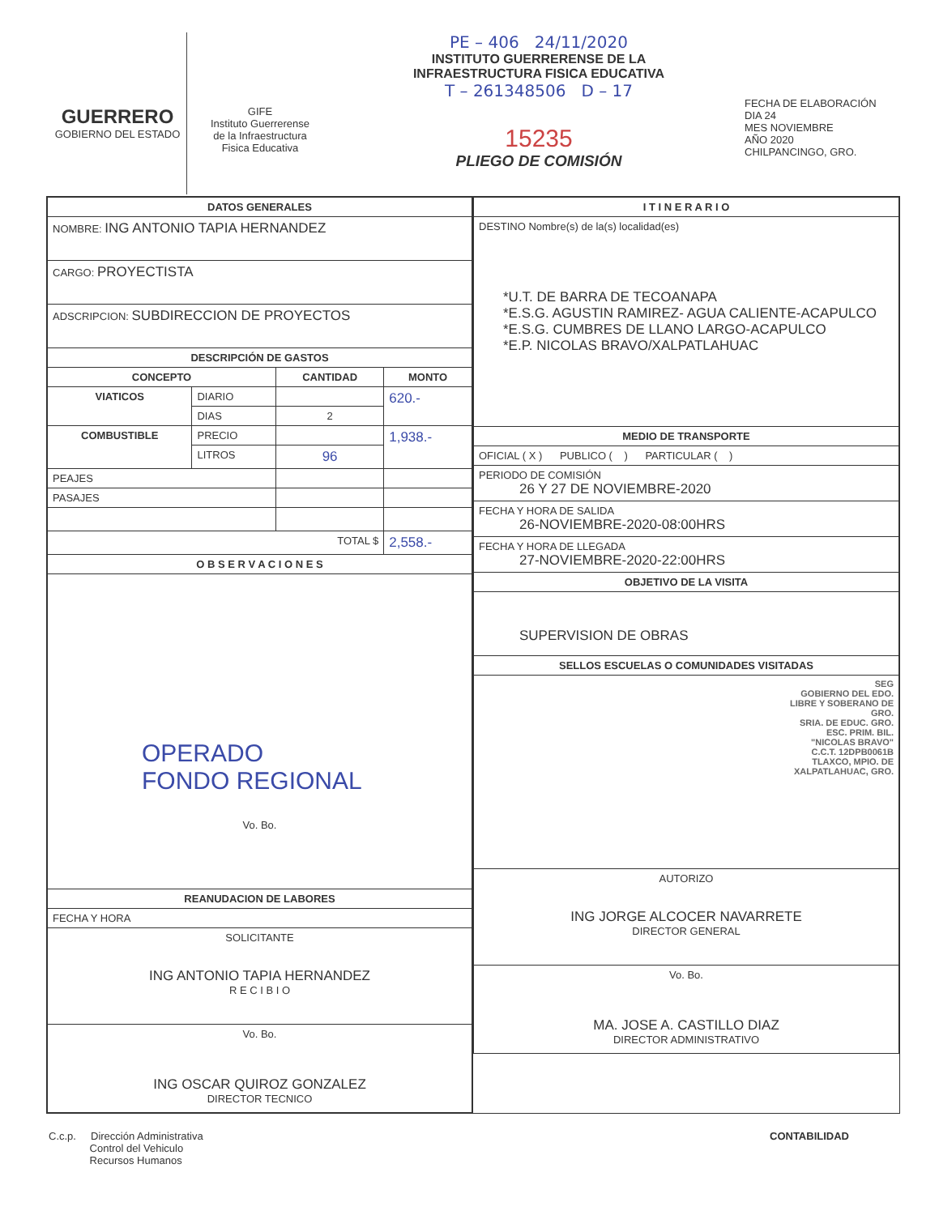GUERRERO
GOBIERNO DEL ESTADO
GIFE
Instituto Guerrerense
de la Infraestructura
Fisica Educativa
PE – 406 24/11/2020
INSTITUTO GUERRERENSE DE LA
INFRAESTRUCTURA FISICA EDUCATIVA
T – 261348506 D – 17
15235
PLIEGO DE COMISIÓN
FECHA DE ELABORACIÓN
DIA 24
MES NOVIEMBRE
AÑO 2020
CHILPANCINGO, GRO.
| DATOS GENERALES | | | |
| --- | --- | --- | --- |
| NOMBRE: ING ANTONIO TAPIA HERNANDEZ | | | |
| CARGO: PROYECTISTA | | | |
| ADSCRIPCION: SUBDIRECCION DE PROYECTOS | | | |
| DESCRIPCIÓN DE GASTOS | | | |
| CONCEPTO | | CANTIDAD | MONTO |
| VIATICOS | DIARIO | | 620.- |
| | DIAS | 2 | |
| COMBUSTIBLE | PRECIO | | 1,938.- |
| | LITROS | 96 | |
| PEAJES | | | |
| PASAJES | | | |
| TOTAL $ | | | 2,558.- |
| O B S E R V A C I O N E S | | | |
| OPERADO FONDO REGIONAL Vo. Bo. | | | |
| REANUDACION DE LABORES | | | |
| FECHA Y HORA | | | |
| SOLICITANTE ING ANTONIO TAPIA HERNANDEZ R E C I B I O | | | |
| Vo. Bo. ING OSCAR QUIROZ GONZALEZ DIRECTOR TECNICO | | | |
| I T I N E R A R I O |
| --- |
| DESTINO Nombre(s) de la(s) localidad(es) *U.T. DE BARRA DE TECOANAPA *E.S.G. AGUSTIN RAMIREZ- AGUA CALIENTE-ACAPULCO *E.S.G. CUMBRES DE LLANO LARGO-ACAPULCO *E.P. NICOLAS BRAVO/XALPATLAHUAC |
| MEDIO DE TRANSPORTE |
| OFICIAL ( X ) PUBLICO ( ) PARTICULAR ( ) |
| PERIODO DE COMISIÓN 26 Y 27 DE NOVIEMBRE-2020 |
| FECHA Y HORA DE SALIDA 26-NOVIEMBRE-2020-08:00HRS |
| FECHA Y HORA DE LLEGADA 27-NOVIEMBRE-2020-22:00HRS |
| OBJETIVO DE LA VISITA |
| SUPERVISION DE OBRAS |
| SELLOS ESCUELAS O COMUNIDADES VISITADAS |
| SEG GOBIERNO DEL EDO. LIBRE Y SOBERANO DE GRO. SRIA. DE EDUC. GRO. ESC. PRIM. BIL. "NICOLAS BRAVO" C.C.T. 12DPB0061B TLAXCO, MPIO. DE XALPATLAHUAC, GRO. |
| AUTORIZO ING JORGE ALCOCER NAVARRETE DIRECTOR GENERAL |
| Vo. Bo. MA. JOSE A. CASTILLO DIAZ DIRECTOR ADMINISTRATIVO |
C.c.p. Dirección Administrativa
Control del Vehiculo
Recursos Humanos
CONTABILIDAD